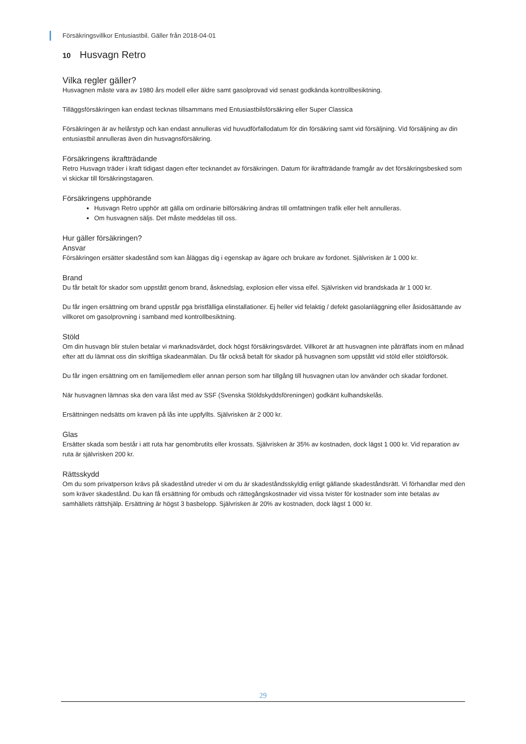Försäkringsvillkor Entusiastbil. Gäller från 2018-04-01
10 Husvagn Retro
Vilka regler gäller?
Husvagnen måste vara av 1980 års modell eller äldre samt gasolprovad vid senast godkända kontrollbesiktning.
Tilläggsförsäkringen kan endast tecknas tillsammans med Entusiastbilsförsäkring eller Super Classica
Försäkringen är av helårstyp och kan endast annulleras vid huvudförfallodatum för din försäkring samt vid försäljning. Vid försäljning av din entusiastbil annulleras även din husvagnsförsäkring.
Försäkringens ikraftträdande
Retro Husvagn träder i kraft tidigast dagen efter tecknandet av försäkringen. Datum för ikraftträdande framgår av det försäkringsbesked som vi skickar till försäkringstagaren.
Försäkringens upphörande
Husvagn Retro upphör att gälla om ordinarie bilförsäkring ändras till omfattningen trafik eller helt annulleras.
Om husvagnen säljs. Det måste meddelas till oss.
Hur gäller försäkringen?
Ansvar
Försäkringen ersätter skadestånd som kan åläggas dig i egenskap av ägare och brukare av fordonet. Självrisken är 1 000 kr.
Brand
Du får betalt för skador som uppstått genom brand, åsknedslag, explosion eller vissa elfel. Självrisken vid brandskada är 1 000 kr.
Du får ingen ersättning om brand uppstår pga bristfälliga elinstallationer. Ej heller vid felaktig / defekt gasolanläggning eller åsidosättande av villkoret om gasolprovning i samband med kontrollbesiktning.
Stöld
Om din husvagn blir stulen betalar vi marknadsvärdet, dock högst försäkringsvärdet. Villkoret är att husvagnen inte påträffats inom en månad efter att du lämnat oss din skriftliga skadeanmälan. Du får också betalt för skador på husvagnen som uppstått vid stöld eller stöldförsök.
Du får ingen ersättning om en familjemedlem eller annan person som har tillgång till husvagnen utan lov använder och skadar fordonet.
När husvagnen lämnas ska den vara låst med av SSF (Svenska Stöldskyddsföreningen) godkänt kulhandskelås.
Ersättningen nedsätts om kraven på lås inte uppfyllts. Självrisken är 2 000 kr.
Glas
Ersätter skada som består i att ruta har genombrutits eller krossats. Självrisken är 35% av kostnaden, dock lägst 1 000 kr. Vid reparation av ruta är självrisken 200 kr.
Rättsskydd
Om du som privatperson krävs på skadestånd utreder vi om du är skadeståndsskyldig enligt gällande skadeståndsrätt. Vi förhandlar med den som kräver skadestånd. Du kan få ersättning för ombuds och rättegångskostnader vid vissa tvister för kostnader som inte betalas av samhällets rättshjälp. Ersättning är högst 3 basbelopp. Självrisken är 20% av kostnaden, dock lägst 1 000 kr.
29